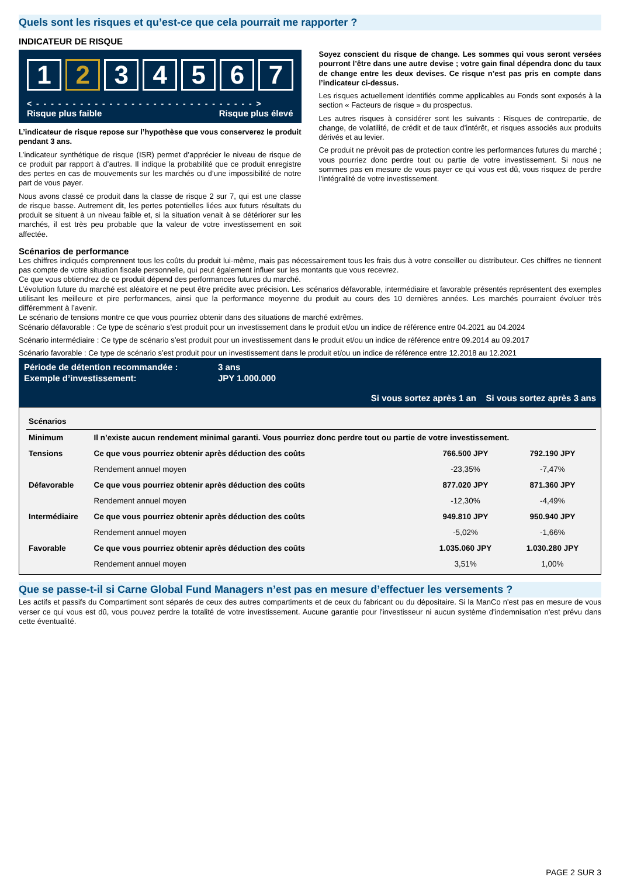Quels sont les risques et qu’est-ce que cela pourrait me rapporter ?
INDICATEUR DE RISQUE
1 2 34567
< - - - - - - - - - - - - - - - - - - - - - - - - - - - - - - >
Risque plus faible Risque plus élevé
L’indicateur de risque repose sur l’hypothèse que vous conserverez le produit pendant 3 ans.
L’indicateur synthétique de risque (ISR) permet d’apprécier le niveau de risque de ce produit par rapport à d’autres. Il indique la probabilité que ce produit enregistre des pertes en cas de mouvements sur les marchés ou d’une impossibilité de notre part de vous payer.
Nous avons classé ce produit dans la classe de risque 2 sur 7, qui est une classe de risque basse. Autrement dit, les pertes potentielles liées aux futurs résultats du produit se situent à un niveau faible et, si la situation venait à se détériorer sur les marchés, il est très peu probable que la valeur de votre investissement en soit affectée.
Soyez conscient du risque de change. Les sommes qui vous seront versées pourront l’être dans une autre devise ; votre gain final dépendra donc du taux de change entre les deux devises. Ce risque n’est pas pris en compte dans l’indicateur ci-dessus.
Les risques actuellement identifiés comme applicables au Fonds sont exposés à la section « Facteurs de risque » du prospectus.
Les autres risques à considérer sont les suivants : Risques de contrepartie, de change, de volatilité, de crédit et de taux d’intérêt, et risques associés aux produits dérivés et au levier.
Ce produit ne prévoit pas de protection contre les performances futures du marché ; vous pourriez donc perdre tout ou partie de votre investissement. Si nous ne sommes pas en mesure de vous payer ce qui vous est dû, vous risquez de perdre l’intégralité de votre investissement.
Scénarios de performance
Les chiffres indiqués comprennent tous les coûts du produit lui-même, mais pas nécessairement tous les frais dus à votre conseiller ou distributeur. Ces chiffres ne tiennent pas compte de votre situation fiscale personnelle, qui peut également influer sur les montants que vous recevrez.
Ce que vous obtiendrez de ce produit dépend des performances futures du marché.
L’évolution future du marché est aléatoire et ne peut être prédite avec précision. Les scénarios défavorable, intermédiaire et favorable présentés représentent des exemples utilisant les meilleure et pire performances, ainsi que la performance moyenne du produit au cours des 10 dernières années. Les marchés pourraient évoluer très différemment à l’avenir.
Le scénario de tensions montre ce que vous pourriez obtenir dans des situations de marché extrêmes.
Scénario défavorable : Ce type de scénario s’est produit pour un investissement dans le produit et/ou un indice de référence entre 04.2021 au 04.2024
Scénario intermédiaire : Ce type de scénario s’est produit pour un investissement dans le produit et/ou un indice de référence entre 09.2014 au 09.2017
Scénario favorable : Ce type de scénario s’est produit pour un investissement dans le produit et/ou un indice de référence entre 12.2018 au 12.2021
| Période de détention recommandée : | 3 ans | |
| Exemple d’investissement: | JPY 1.000.000 | |
| | | Si vous sortez après 1 an Si vous sortez après 3 ans |
| Scénarios | | | |
| --- | --- | --- | --- |
| Minimum | Il n’existe aucun rendement minimal garanti. Vous pourriez donc perdre tout ou partie de votre investissement. | | |
| Tensions | Ce que vous pourriez obtenir après déduction des coûts | 766.500 JPY | 792.190 JPY |
| | Rendement annuel moyen | -23,35% | -7,47% |
| Défavorable | Ce que vous pourriez obtenir après déduction des coûts | 877.020 JPY | 871.360 JPY |
| | Rendement annuel moyen | -12,30% | -4,49% |
| Intermédiaire | Ce que vous pourriez obtenir après déduction des coûts | 949.810 JPY | 950.940 JPY |
| | Rendement annuel moyen | -5,02% | -1,66% |
| Favorable | Ce que vous pourriez obtenir après déduction des coûts | 1.035.060 JPY | 1.030.280 JPY |
| | Rendement annuel moyen | 3,51% | 1,00% |
Que se passe-t-il si Carne Global Fund Managers n’est pas en mesure d’effectuer les versements ?
Les actifs et passifs du Compartiment sont séparés de ceux des autres compartiments et de ceux du fabricant ou du dépositaire. Si la ManCo n'est pas en mesure de vous verser ce qui vous est dû, vous pouvez perdre la totalité de votre investissement. Aucune garantie pour l'investisseur ni aucun système d'indemnisation n'est prévu dans cette éventualité.
PAGE 2 SUR 3